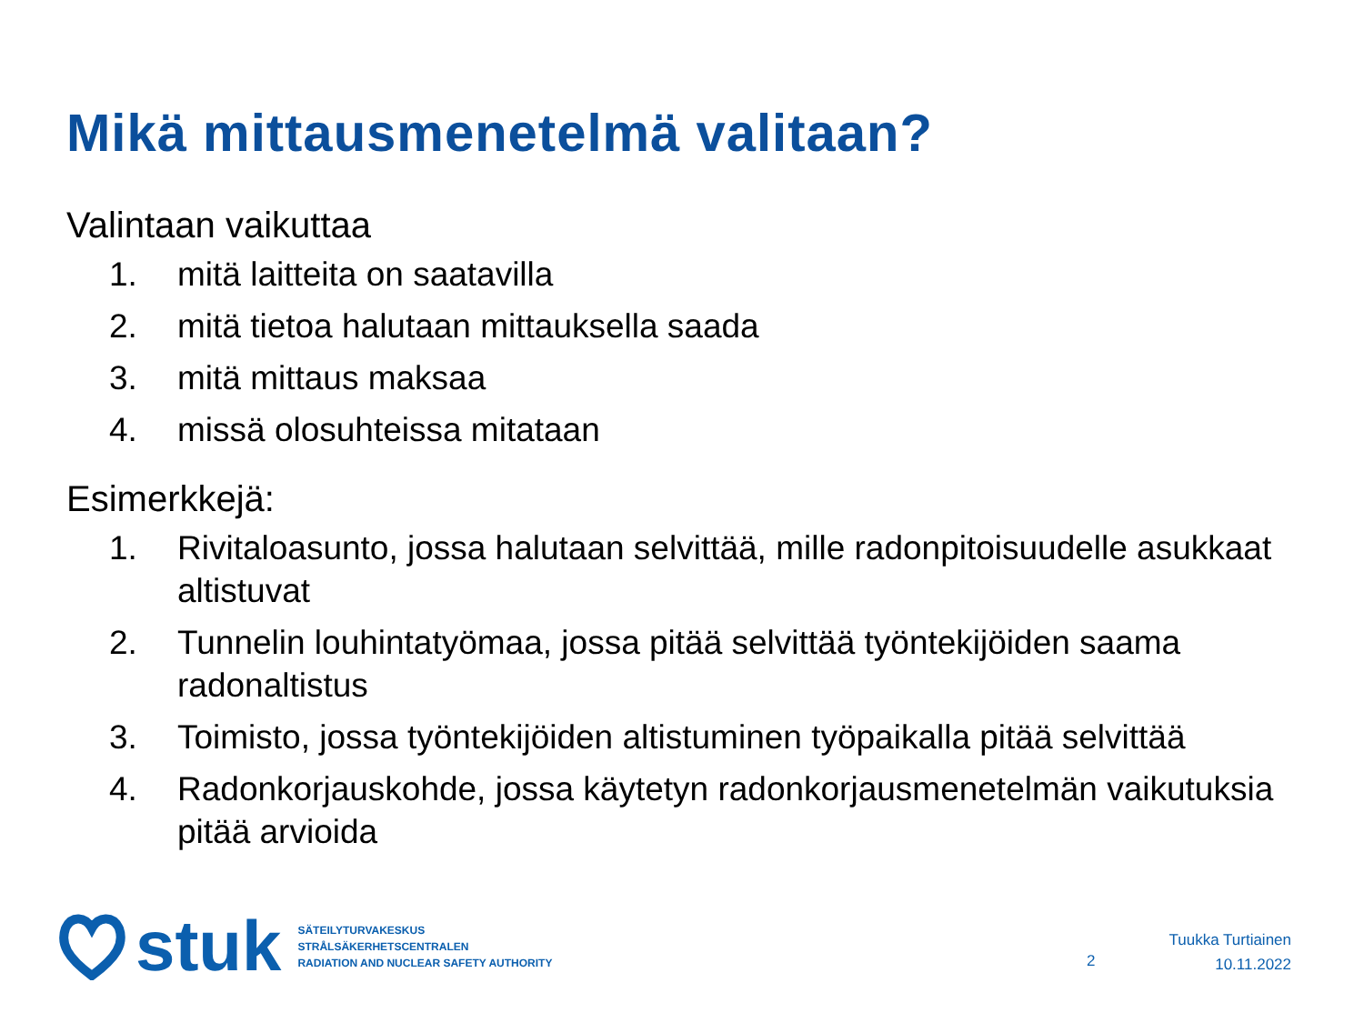Mikä mittausmenetelmä valitaan?
Valintaan vaikuttaa
1. mitä laitteita on saatavilla
2. mitä tietoa halutaan mittauksella saada
3. mitä mittaus maksaa
4. missä olosuhteissa mitataan
Esimerkkejä:
1. Rivitaloasunto, jossa halutaan selvittää, mille radonpitoisuudelle asukkaat altistuvat
2. Tunnelin louhintatyömaa, jossa pitää selvittää työntekijöiden saama radonaltistus
3. Toimisto, jossa työntekijöiden altistuminen työpaikalla pitää selvittää
4. Radonkorjauskohde, jossa käytetyn radonkorjausmenetelmän vaikutuksia pitää arvioida
stuk
SÄTEILYTURVAKESKUS
STRÅLSÄKERHETSCENTRALEN
RADIATION AND NUCLEAR SAFETY AUTHORITY
2
Tuukka Turtiainen
10.11.2022